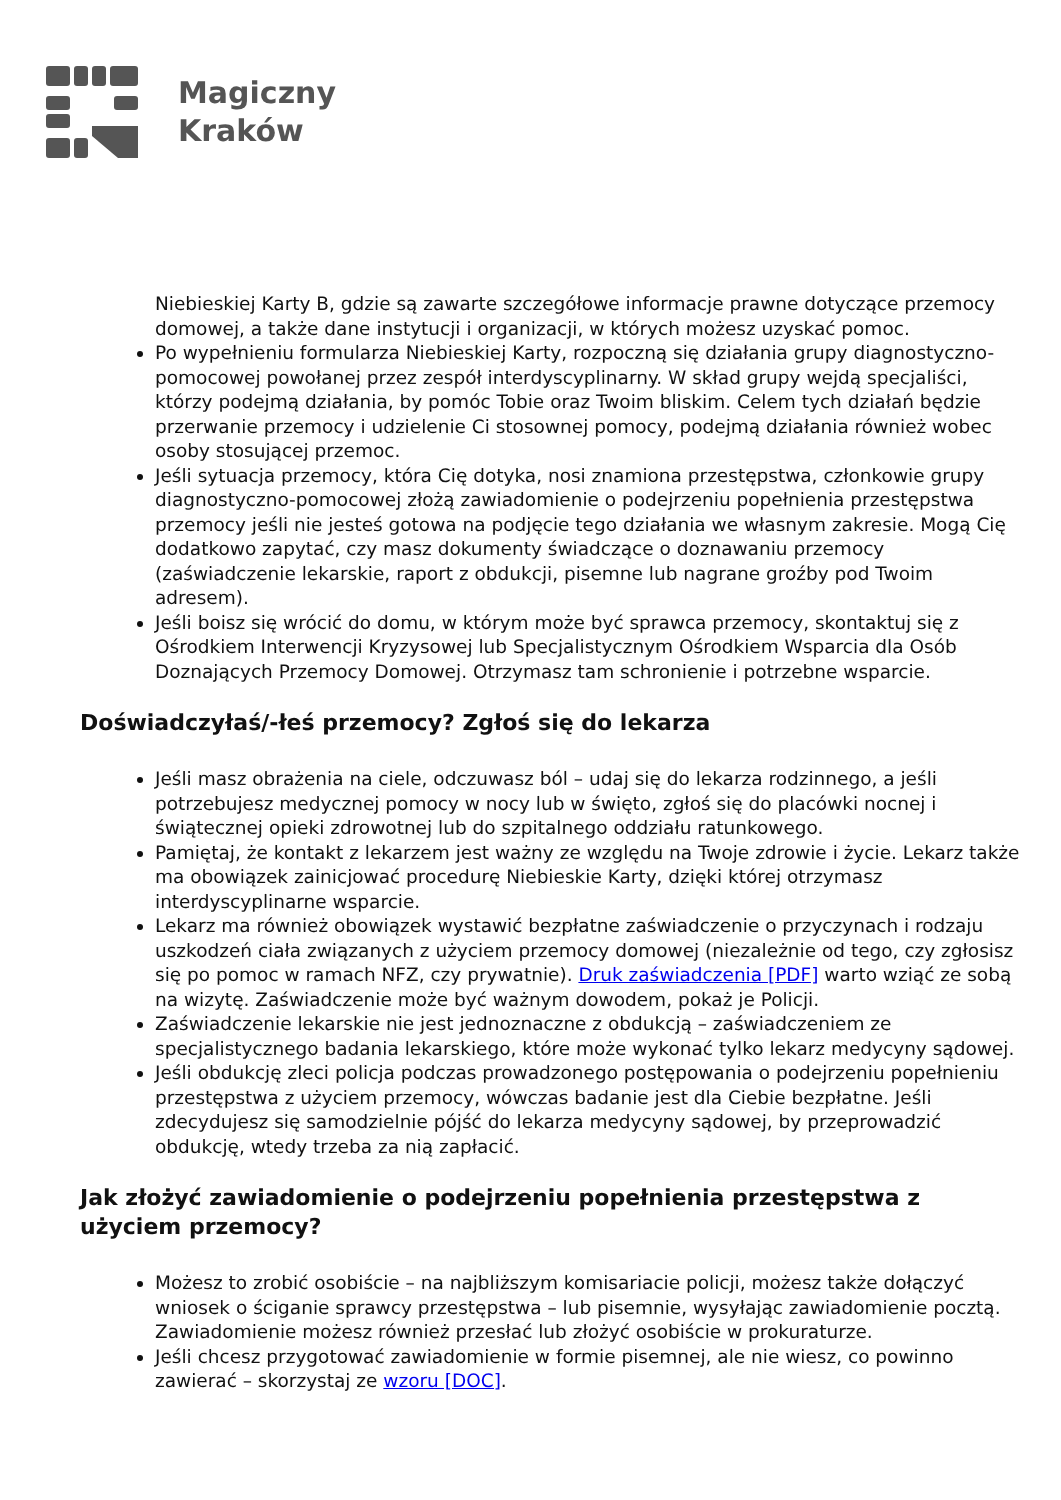Magiczny
Kraków
Niebieskiej Karty B, gdzie są zawarte szczegółowe informacje prawne dotyczące przemocy domowej, a także dane instytucji i organizacji, w których możesz uzyskać pomoc.
Po wypełnieniu formularza Niebieskiej Karty, rozpoczną się działania grupy diagnostyczno-pomocowej powołanej przez zespół interdyscyplinarny. W skład grupy wejdą specjaliści, którzy podejmą działania, by pomóc Tobie oraz Twoim bliskim. Celem tych działań będzie przerwanie przemocy i udzielenie Ci stosownej pomocy, podejmą działania również wobec osoby stosującej przemoc.
Jeśli sytuacja przemocy, która Cię dotyka, nosi znamiona przestępstwa, członkowie grupy diagnostyczno-pomocowej złożą zawiadomienie o podejrzeniu popełnienia przestępstwa przemocy jeśli nie jesteś gotowa na podjęcie tego działania we własnym zakresie. Mogą Cię dodatkowo zapytać, czy masz dokumenty świadczące o doznawaniu przemocy (zaświadczenie lekarskie, raport z obdukcji, pisemne lub nagrane groźby pod Twoim adresem).
Jeśli boisz się wrócić do domu, w którym może być sprawca przemocy, skontaktuj się z Ośrodkiem Interwencji Kryzysowej lub Specjalistycznym Ośrodkiem Wsparcia dla Osób Doznających Przemocy Domowej. Otrzymasz tam schronienie i potrzebne wsparcie.
Doświadczyłaś/-łeś przemocy? Zgłoś się do lekarza
Jeśli masz obrażenia na ciele, odczuwasz ból – udaj się do lekarza rodzinnego, a jeśli potrzebujesz medycznej pomocy w nocy lub w święto, zgłoś się do placówki nocnej i świątecznej opieki zdrowotnej lub do szpitalnego oddziału ratunkowego.
Pamiętaj, że kontakt z lekarzem jest ważny ze względu na Twoje zdrowie i życie. Lekarz także ma obowiązek zainicjować procedurę Niebieskie Karty, dzięki której otrzymasz interdyscyplinarne wsparcie.
Lekarz ma również obowiązek wystawić bezpłatne zaświadczenie o przyczynach i rodzaju uszkodzeń ciała związanych z użyciem przemocy domowej (niezależnie od tego, czy zgłosisz się po pomoc w ramach NFZ, czy prywatnie). Druk zaświadczenia [PDF] warto wziąć ze sobą na wizytę. Zaświadczenie może być ważnym dowodem, pokaż je Policji.
Zaświadczenie lekarskie nie jest jednoznaczne z obdukcją – zaświadczeniem ze specjalistycznego badania lekarskiego, które może wykonać tylko lekarz medycyny sądowej.
Jeśli obdukcję zleci policja podczas prowadzonego postępowania o podejrzeniu popełnieniu przestępstwa z użyciem przemocy, wówczas badanie jest dla Ciebie bezpłatne. Jeśli zdecydujesz się samodzielnie pójść do lekarza medycyny sądowej, by przeprowadzić obdukcję, wtedy trzeba za nią zapłacić.
Jak złożyć zawiadomienie o podejrzeniu popełnienia przestępstwa z użyciem przemocy?
Możesz to zrobić osobiście – na najbliższym komisariacie policji, możesz także dołączyć wniosek o ściganie sprawcy przestępstwa – lub pisemnie, wysyłając zawiadomienie pocztą. Zawiadomienie możesz również przesłać lub złożyć osobiście w prokuraturze.
Jeśli chcesz przygotować zawiadomienie w formie pisemnej, ale nie wiesz, co powinno zawierać – skorzystaj ze wzoru [DOC].